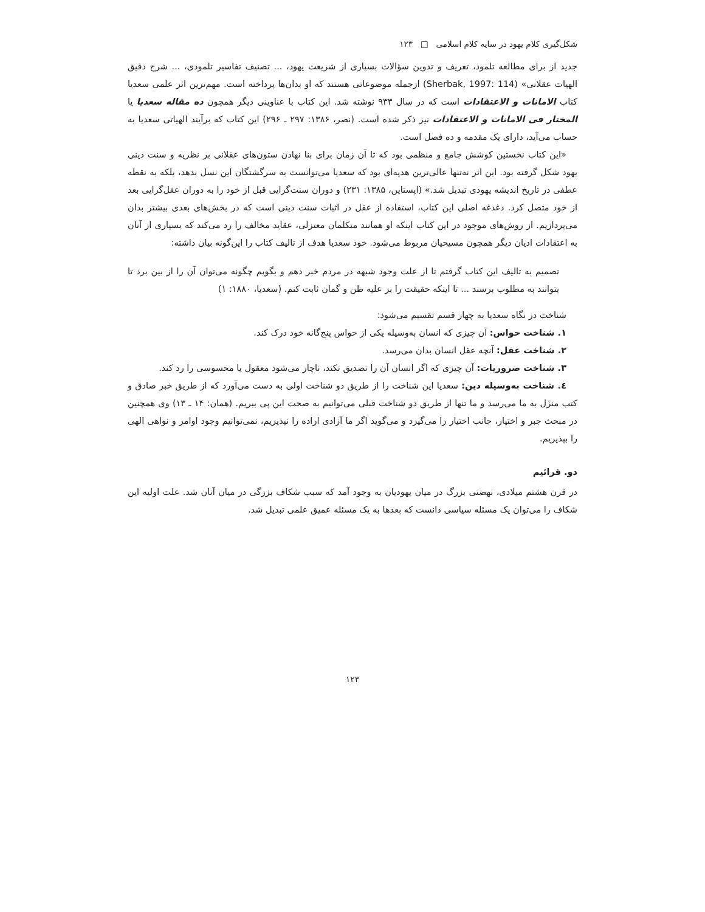شکل‌گیری کلام یهود در سایه کلام اسلامی □ ۱۲۳
جدید از برای مطالعه تلمود، تعریف و تدوین سؤالات بسیاری از شریعت یهود، ... تصنیف تفاسیر تلمودی، ... شرح دقیق الهیات عقلانی» (Sherbak, 1997: 114) ازجمله موضوعاتی هستند که او بدان‌ها پرداخته است. مهم‌ترین اثر علمی سعدیا کتاب الامانات و الاعتقادات است که در سال ۹۳۳ نوشته شد. این کتاب با عناوینی دیگر همچون ده مقاله سعدیا یا المختار فی الامانات و الاعتقادات نیز ذکر شده است. (نصر، ۱۳۸۶: ۲۹۷ ـ ۲۹۶) این کتاب که برآیند الهیاتی سعدیا به حساب می‌آید، دارای یک مقدمه و ده فصل است.
«این کتاب نخستین کوشش جامع و منظمی بود که تا آن زمان برای بنا نهادن ستون‌های عقلانی بر نظریه و سنت دینی یهود شکل گرفته بود. این اثر نه‌تنها عالی‌ترین هدیه‌ای بود که سعدیا می‌توانست به سرگشتگان این نسل بدهد، بلکه به نقطه عطفی در تاریخ اندیشه یهودی تبدیل شد.» (اپستاین، ۱۳۸۵: ۲۳۱) و دوران سنت‌گرایی قبل از خود را به دوران عقل‌گرایی بعد از خود متصل کرد. دغدغه اصلی این کتاب، استفاده از عقل در اثبات سنت دینی است که در بخش‌های بعدی بیشتر بدان می‌پردازیم. از روش‌های موجود در این کتاب اینکه او همانند متکلمان معتزلی، عقاید مخالف را رد می‌کند که بسیاری از آنان به اعتقادات ادیان دیگر همچون مسیحیان مربوط می‌شود. خود سعدیا هدف از تالیف کتاب را این‌گونه بیان داشته:
تصمیم به تالیف این کتاب گرفتم تا از علت وجود شبهه در مردم خبر دهم و بگویم چگونه می‌توان آن را از بین برد تا بتوانند به مطلوب برسند ... تا اینکه حقیقت را بر علیه ظن و گمان ثابت کنم. (سعدیا، ۱۸۸۰: ۱)
شناخت در نگاه سعدیا به چهار قسم تقسیم می‌شود:
۱. شناخت حواس: آن چیزی که انسان به‌وسیله یکی از حواس پنج‌گانه خود درک کند.
۲. شناخت عقل: آنچه عقل انسان بدان می‌رسد.
۳. شناخت ضروریات: آن چیزی که اگر انسان آن را تصدیق نکند، ناچار می‌شود معقول یا محسوسی را رد کند.
٤. شناخت به‌وسیله دین: سعدیا این شناخت را از طریق دو شناخت اولی به دست می‌آورد که از طریق خبر صادق و کتب منزَل به ما می‌رسد و ما تنها از طریق دو شناخت قبلی می‌توانیم به صحت این پی ببریم. (همان: ۱۴ ـ ۱۳) وی همچنین در مبحث جبر و اختیار، جانب اختیار را می‌گیرد و می‌گوید اگر ما آزادی اراده را نپذیریم، نمی‌توانیم وجود اوامر و نواهی الهی را بپذیریم.
دو. قرائیم
در قرن هشتم میلادی، نهضتی بزرگ در میان یهودیان به وجود آمد که سبب شکاف بزرگی در میان آنان شد. علت اولیه این شکاف را می‌توان یک مسئله سیاسی دانست که بعدها به یک مسئله عمیق علمی تبدیل شد.
۱۲۳